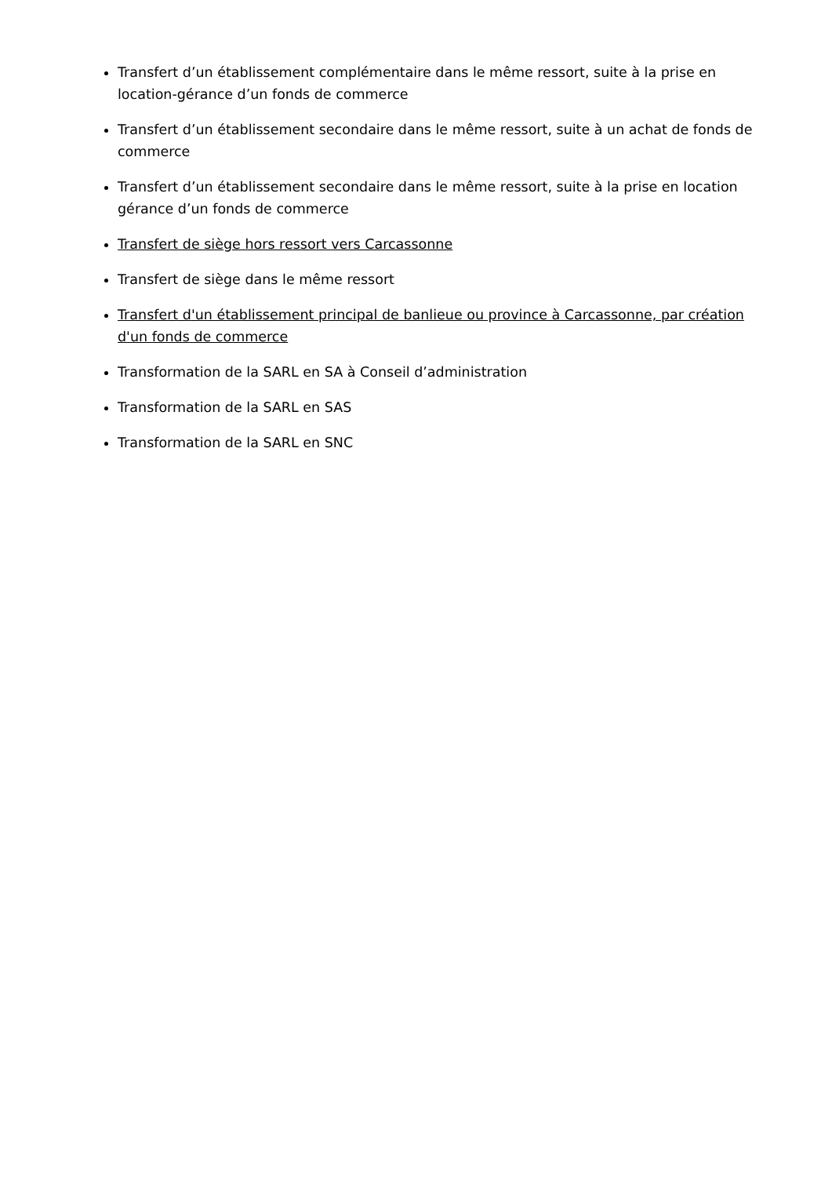Transfert d’un établissement complémentaire dans le même ressort, suite à la prise en location-gérance d’un fonds de commerce
Transfert d’un établissement secondaire dans le même ressort, suite à un achat de fonds de commerce
Transfert d’un établissement secondaire dans le même ressort, suite à la prise en location gérance d’un fonds de commerce
Transfert de siège hors ressort vers Carcassonne
Transfert de siège dans le même ressort
Transfert d'un établissement principal de banlieue ou province à Carcassonne, par création d'un fonds de commerce
Transformation de la SARL en SA à Conseil d’administration
Transformation de la SARL en SAS
Transformation de la SARL en SNC